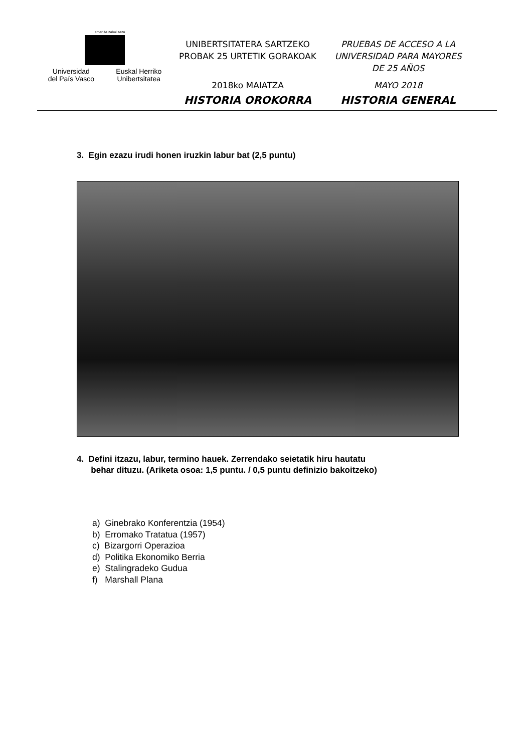eman ta zabal zazu
Universidad
del País Vasco Euskal Herriko
Unibertsitatea
UNIBERTSITATERA SARTZEKO
PROBAK 25 URTETIK GORAKOAK
2018ko MAIATZA
HISTORIA OROKORRA
PRUEBAS DE ACCESO A LA
UNIVERSIDAD PARA MAYORES
DE 25 AÑOS
MAYO 2018
HISTORIA GENERAL
3. Egin ezazu irudi honen iruzkin labur bat (2,5 puntu)
4. Defini itzazu, labur, termino hauek. Zerrendako seietatik hiru hautatu
behar dituzu. (Ariketa osoa: 1,5 puntu. / 0,5 puntu definizio bakoitzeko)
a) Ginebrako Konferentzia (1954)
b) Erromako Tratatua (1957)
c) Bizargorri Operazioa
d) Politika Ekonomiko Berria
e) Stalingradeko Gudua
f) Marshall Plana